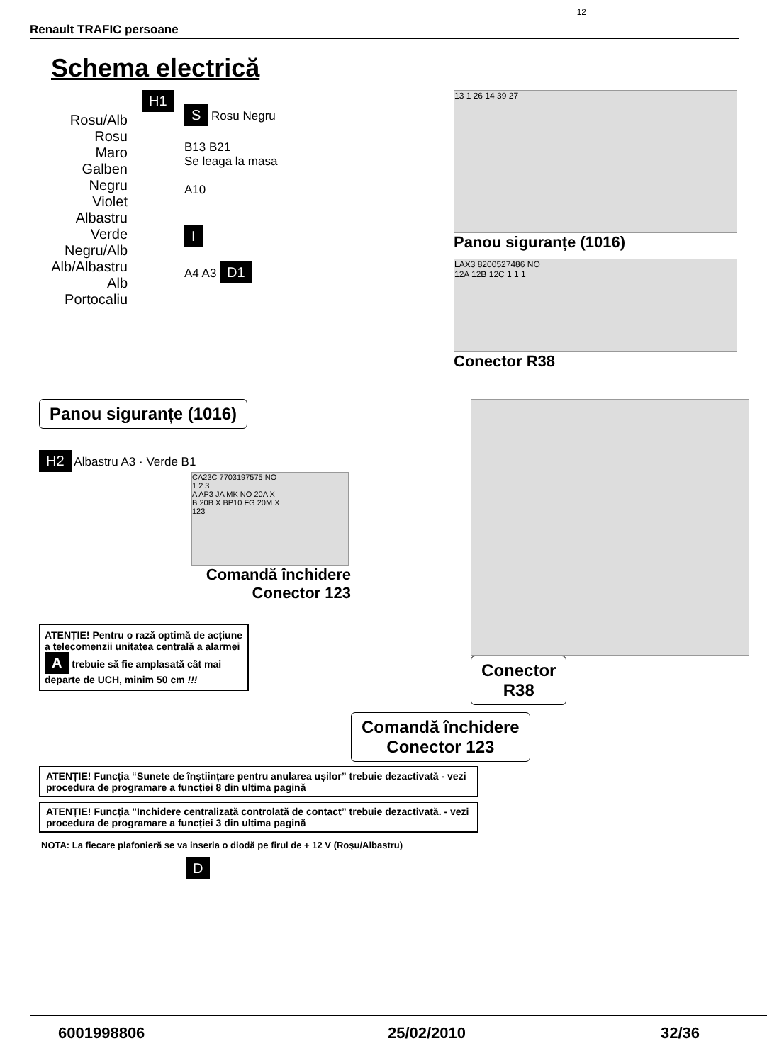12
Renault TRAFIC persoane
Schema electrică
H1
Rosu/Alb
Rosu
Maro
Galben
Negru
Violet
Albastru
Verde
Negru/Alb
Alb/Albastru
Alb
Portocaliu
S Rosu Negru
B13 B21
Se leaga la masa
A10
I
A4 A3 D1
13 1 26 14 39 27
Panou siguranțe (1016)
LAX3 8200527486 NO
12A 12B 12C 1 1 1
Conector R38
Panou siguranțe (1016)
H2 Albastru A3 · Verde B1
CA23C 7703197575 NO
1 2 3
A AP3 JA MK NO 20A X
B 20B X BP10 FG 20M X
123
Comandă închidere
Conector 123
ATENȚIE! Pentru o rază optimă de acțiune a telecomenzii unitatea centrală a alarmei A trebuie să fie amplasată cât mai departe de UCH, minim 50 cm !!!
Conector
R38
Comandă închidere
Conector 123
ATENȚIE! Funcția “Sunete de înștiințare pentru anularea ușilor” trebuie dezactivată - vezi procedura de programare a funcției 8 din ultima pagină
ATENȚIE! Funcția ”Inchidere centralizată controlată de contact” trebuie dezactivată. - vezi procedura de programare a funcției 3 din ultima pagină
NOTA: La fiecare plafonieră se va inseria o diodă pe firul de + 12 V (Roşu/Albastru)
D
6001998806 25/02/2010 32/36